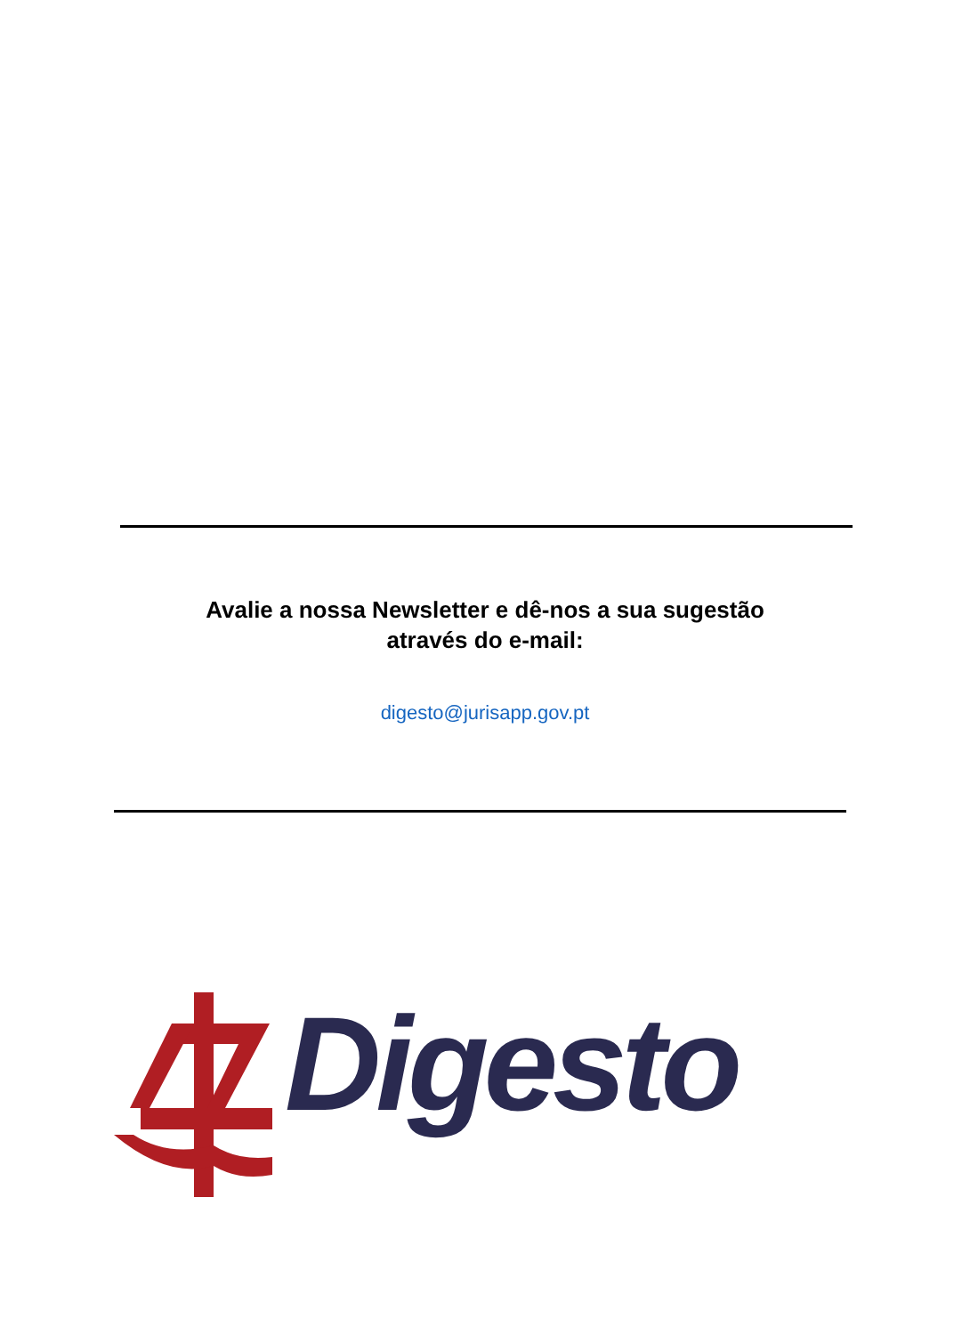Avalie a nossa Newsletter e dê-nos a sua sugestão
através do e-mail:
digesto@jurisapp.gov.pt
Digesto